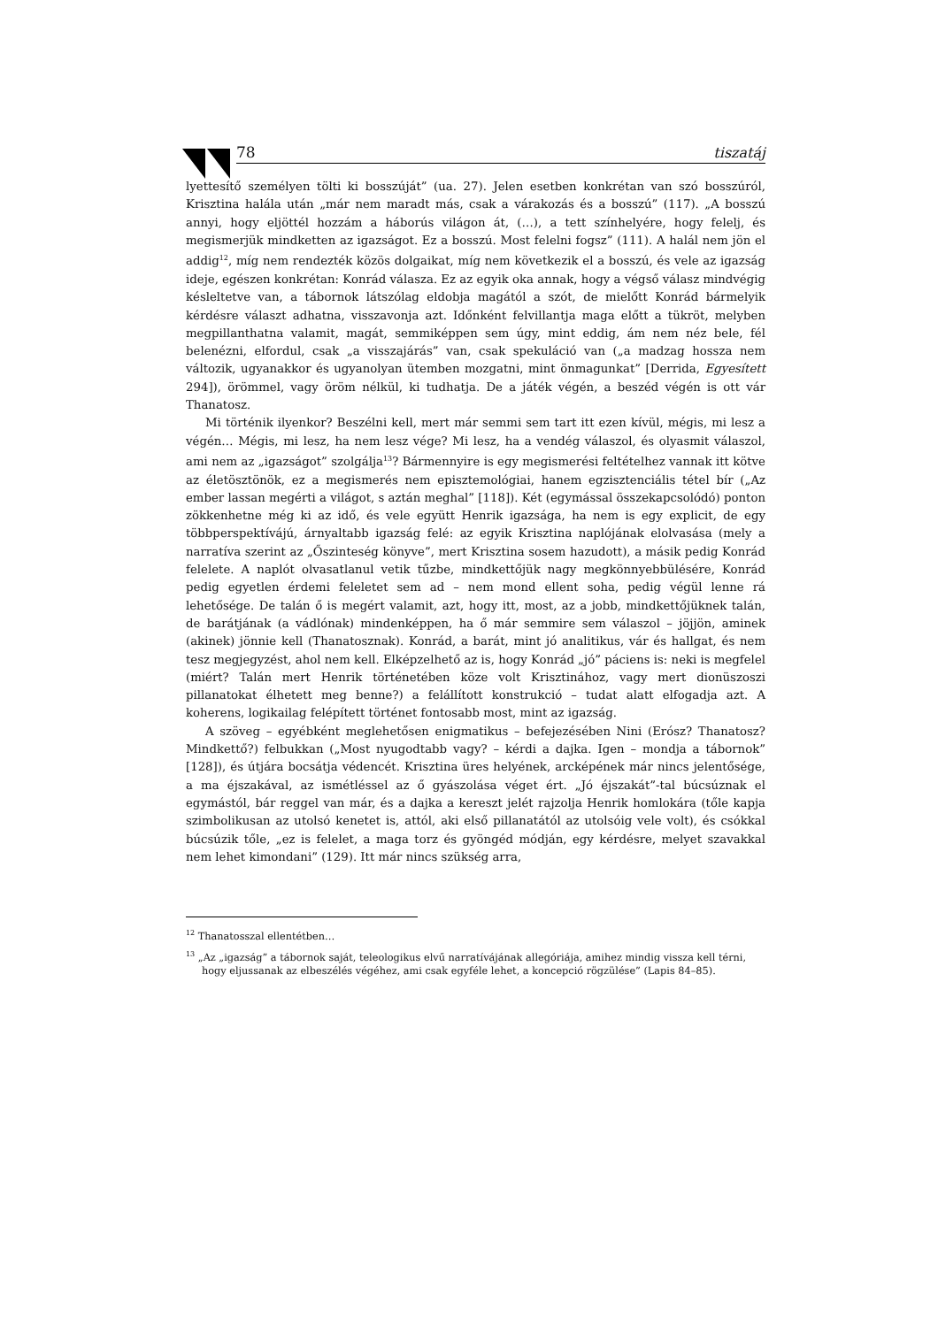78 tiszatáj
lyettesítő személyen tölti ki bosszúját” (ua. 27). Jelen esetben konkrétan van szó bosszúról, Krisztina halála után „már nem maradt más, csak a várakozás és a bosszú” (117). „A bosszú annyi, hogy eljöttél hozzám a háborús világon át, (…), a tett színhelyére, hogy felelj, és megismerjük mindketten az igazságot. Ez a bosszú. Most felelni fogsz” (111). A halál nem jön el addig<sup>12</sup>, míg nem rendezték közös dolgaikat, míg nem következik el a bosszú, és vele az igazság ideje, egészen konkrétan: Konrád válasza. Ez az egyik oka annak, hogy a végső válasz mindvégig késleltetve van, a tábornok látszólag eldobja magától a szót, de mielőtt Konrád bármelyik kérdésre választ adhatna, visszavonja azt. Időnként felvillantja maga előtt a tükröt, melyben megpillanthatna valamit, magát, semmiképpen sem úgy, mint eddig, ám nem néz bele, fél belenézni, elfordul, csak „a visszajárás” van, csak spekuláció van („a madzag hossza nem változik, ugyanakkor és ugyanolyan ütemben mozgatni, mint önmagunkat” [Derrida, Egyesített 294]), örömmel, vagy öröm nélkül, ki tudhatja. De a játék végén, a beszéd végén is ott vár Thanatosz.
Mi történik ilyenkor? Beszélni kell, mert már semmi sem tart itt ezen kívül, mégis, mi lesz a végén… Mégis, mi lesz, ha nem lesz vége? Mi lesz, ha a vendég válaszol, és olyasmit válaszol, ami nem az „igazságot” szolgálja<sup>13</sup>? Bármennyire is egy megismerési feltételhez vannak itt kötve az életösztönök, ez a megismerés nem episztemológiai, hanem egzisztenciális tétel bír („Az ember lassan megérti a világot, s aztán meghal” [118]). Két (egymással összekapcsolódó) ponton zökkenhetne még ki az idő, és vele együtt Henrik igazsága, ha nem is egy explicit, de egy többperspektívájú, árnyaltabb igazság felé: az egyik Krisztina naplójának elolvasása (mely a narratíva szerint az „Őszinteség könyve”, mert Krisztina sosem hazudott), a másik pedig Konrád felelete. A naplót olvasatlanul vetik tűzbe, mindkettőjük nagy megkönnyebbülésére, Konrád pedig egyetlen érdemi feleletet sem ad – nem mond ellent soha, pedig végül lenne rá lehetősége. De talán ő is megért valamit, azt, hogy itt, most, az a jobb, mindkettőjüknek talán, de barátjának (a vádlónak) mindenképpen, ha ő már semmire sem válaszol – jöjjön, aminek (akinek) jönnie kell (Thanatosznak). Konrád, a barát, mint jó analitikus, vár és hallgat, és nem tesz megjegyzést, ahol nem kell. Elképzelhető az is, hogy Konrád „jó” páciens is: neki is megfelel (miért? Talán mert Henrik történetében köze volt Krisztinához, vagy mert dionüszoszi pillanatokat élhetett meg benne?) a felállított konstrukció – tudat alatt elfogadja azt. A koherens, logikailag felépített történet fontosabb most, mint az igazság.
A szöveg – egyébként meglehetősen enigmatikus – befejezésében Nini (Erósz? Thanatosz? Mindkettő?) felbukkan („Most nyugodtabb vagy? – kérdi a dajka. Igen – mondja a tábornok” [128]), és útjára bocsátja védencét. Krisztina üres helyének, arcképének már nincs jelentősége, a ma éjszakával, az ismétléssel az ő gyászolása véget ért. „Jó éjszakát”-tal búcsúznak el egymástól, bár reggel van már, és a dajka a kereszt jelét rajzolja Henrik homlokára (tőle kapja szimbolikusan az utolsó kenetet is, attól, aki első pillanatától az utolsóig vele volt), és csókkal búcsúzik tőle, „ez is felelet, a maga torz és gyöngéd módján, egy kérdésre, melyet szavakkal nem lehet kimondani” (129). Itt már nincs szükség arra,
<sup>12</sup> Thanatosszal ellentétben…
<sup>13</sup> „Az „igazság” a tábornok saját, teleologikus elvű narratívájának allegóriája, amihez mindig vissza kell térni, hogy eljussanak az elbeszélés végéhez, ami csak egyféle lehet, a koncepció rögzülése” (Lapis 84–85).